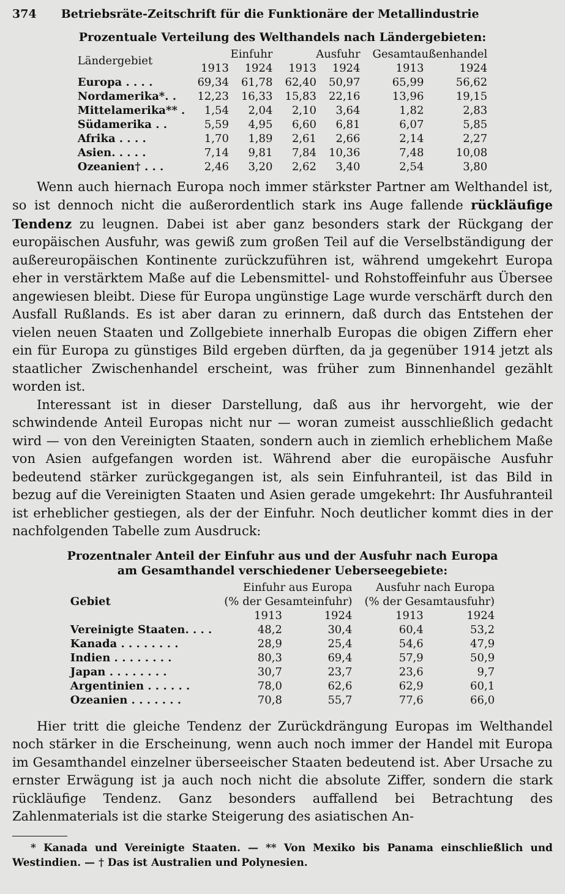374 Betriebsräte-Zeitschrift für die Funktionäre der Metallindustrie
Prozentuale Verteilung des Welthandels nach Ländergebieten:
| Ländergebiet | Einfuhr | | Ausfuhr | | Gesamtaußenhandel | |
| --- | --- | --- | --- | --- | --- | --- |
| | 1913 | 1924 | 1913 | 1924 | 1913 | 1924 |
| Europa . . . . | 69,34 | 61,78 | 62,40 | 50,97 | 65,99 | 56,62 |
| Nordamerika*. . | 12,23 | 16,33 | 15,83 | 22,16 | 13,96 | 19,15 |
| Mittelamerika** . | 1,54 | 2,04 | 2,10 | 3,64 | 1,82 | 2,83 |
| Südamerika . . | 5,59 | 4,95 | 6,60 | 6,81 | 6,07 | 5,85 |
| Afrika . . . . | 1,70 | 1,89 | 2,61 | 2,66 | 2,14 | 2,27 |
| Asien. . . . . | 7,14 | 9,81 | 7,84 | 10,36 | 7,48 | 10,08 |
| Ozeanien† . . . | 2,46 | 3,20 | 2,62 | 3,40 | 2,54 | 3,80 |
Wenn auch hiernach Europa noch immer stärkster Partner am Welthandel ist, so ist dennoch nicht die außerordentlich stark ins Auge fallende rückläufige Tendenz zu leugnen. Dabei ist aber ganz besonders stark der Rückgang der europäischen Ausfuhr, was gewiß zum großen Teil auf die Verselbständigung der außereuropäischen Kontinente zurückzuführen ist, während umgekehrt Europa eher in verstärktem Maße auf die Lebensmittel- und Rohstoffeinfuhr aus Übersee angewiesen bleibt. Diese für Europa ungünstige Lage wurde verschärft durch den Ausfall Rußlands. Es ist aber daran zu erinnern, daß durch das Entstehen der vielen neuen Staaten und Zollgebiete innerhalb Europas die obigen Ziffern eher ein für Europa zu günstiges Bild ergeben dürften, da ja gegenüber 1914 jetzt als staatlicher Zwischenhandel erscheint, was früher zum Binnenhandel gezählt worden ist.
Interessant ist in dieser Darstellung, daß aus ihr hervorgeht, wie der schwindende Anteil Europas nicht nur — woran zumeist ausschließlich gedacht wird — von den Vereinigten Staaten, sondern auch in ziemlich erheblichem Maße von Asien aufgefangen worden ist. Während aber die europäische Ausfuhr bedeutend stärker zurückgegangen ist, als sein Einfuhranteil, ist das Bild in bezug auf die Vereinigten Staaten und Asien gerade umgekehrt: Ihr Ausfuhranteil ist erheblicher gestiegen, als der der Einfuhr. Noch deutlicher kommt dies in der nachfolgenden Tabelle zum Ausdruck:
Prozentnaler Anteil der Einfuhr aus und der Ausfuhr nach Europa
am Gesamthandel verschiedener Ueberseegebiete:
| Gebiet | Einfuhr aus Europa (% der Gesamteinfuhr) | | Ausfuhr nach Europa (% der Gesamtausfuhr) | |
| --- | --- | --- | --- | --- |
| | 1913 | 1924 | 1913 | 1924 |
| Vereinigte Staaten. . . . | 48,2 | 30,4 | 60,4 | 53,2 |
| Kanada . . . . . . . . | 28,9 | 25,4 | 54,6 | 47,9 |
| Indien . . . . . . . . | 80,3 | 69,4 | 57,9 | 50,9 |
| Japan . . . . . . . . | 30,7 | 23,7 | 23,6 | 9,7 |
| Argentinien . . . . . . | 78,0 | 62,6 | 62,9 | 60,1 |
| Ozeanien . . . . . . . | 70,8 | 55,7 | 77,6 | 66,0 |
Hier tritt die gleiche Tendenz der Zurückdrängung Europas im Welthandel noch stärker in die Erscheinung, wenn auch noch immer der Handel mit Europa im Gesamthandel einzelner überseeischer Staaten bedeutend ist. Aber Ursache zu ernster Erwägung ist ja auch noch nicht die absolute Ziffer, sondern die stark rückläufige Tendenz. Ganz besonders auffallend bei Betrachtung des Zahlenmaterials ist die starke Steigerung des asiatischen An-
* Kanada und Vereinigte Staaten. — ** Von Mexiko bis Panama einschließlich und Westindien. — † Das ist Australien und Polynesien.